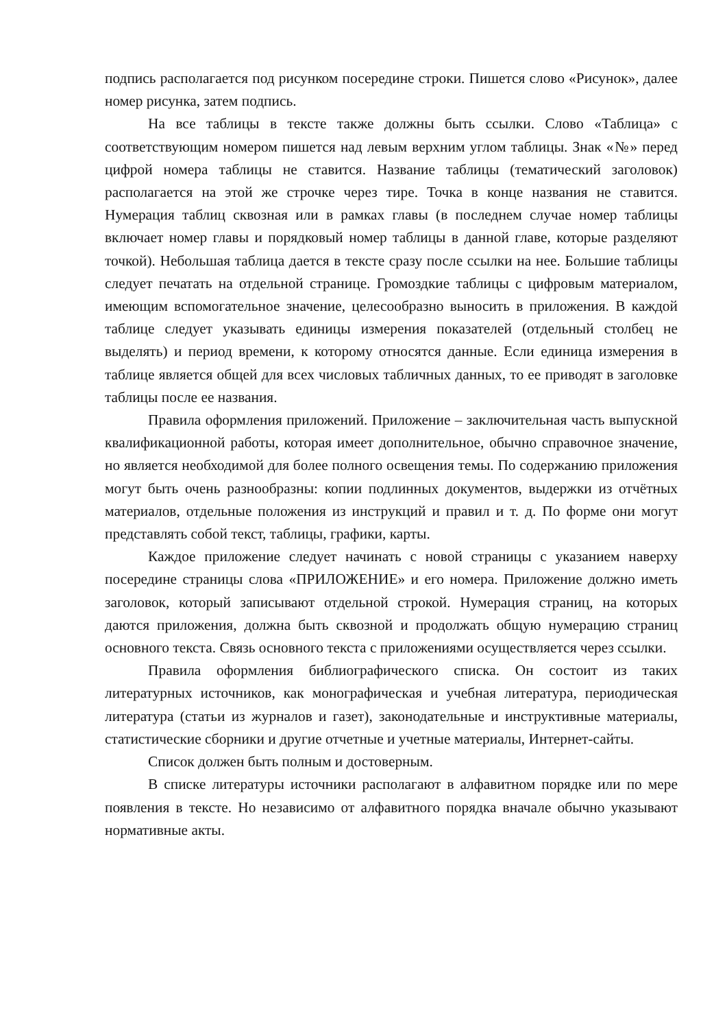подпись располагается под рисунком посередине строки. Пишется слово «Рисунок», далее номер рисунка, затем подпись.
На все таблицы в тексте также должны быть ссылки. Слово «Таблица» с соответствующим номером пишется над левым верхним углом таблицы. Знак «№» перед цифрой номера таблицы не ставится. Название таблицы (тематический заголовок) располагается на этой же строчке через тире. Точка в конце названия не ставится. Нумерация таблиц сквозная или в рамках главы (в последнем случае номер таблицы включает номер главы и порядковый номер таблицы в данной главе, которые разделяют точкой). Небольшая таблица дается в тексте сразу после ссылки на нее. Большие таблицы следует печатать на отдельной странице. Громоздкие таблицы с цифровым материалом, имеющим вспомогательное значение, целесообразно выносить в приложения. В каждой таблице следует указывать единицы измерения показателей (отдельный столбец не выделять) и период времени, к которому относятся данные. Если единица измерения в таблице является общей для всех числовых табличных данных, то ее приводят в заголовке таблицы после ее названия.
Правила оформления приложений. Приложение – заключительная часть выпускной квалификационной работы, которая имеет дополнительное, обычно справочное значение, но является необходимой для более полного освещения темы. По содержанию приложения могут быть очень разнообразны: копии подлинных документов, выдержки из отчётных материалов, отдельные положения из инструкций и правил и т. д. По форме они могут представлять собой текст, таблицы, графики, карты.
Каждое приложение следует начинать с новой страницы с указанием наверху посередине страницы слова «ПРИЛОЖЕНИЕ» и его номера. Приложение должно иметь заголовок, который записывают отдельной строкой. Нумерация страниц, на которых даются приложения, должна быть сквозной и продолжать общую нумерацию страниц основного текста. Связь основного текста с приложениями осуществляется через ссылки.
Правила оформления библиографического списка. Он состоит из таких литературных источников, как монографическая и учебная литература, периодическая литература (статьи из журналов и газет), законодательные и инструктивные материалы, статистические сборники и другие отчетные и учетные материалы, Интернет-сайты.
Список должен быть полным и достоверным.
В списке литературы источники располагают в алфавитном порядке или по мере появления в тексте. Но независимо от алфавитного порядка вначале обычно указывают нормативные акты.